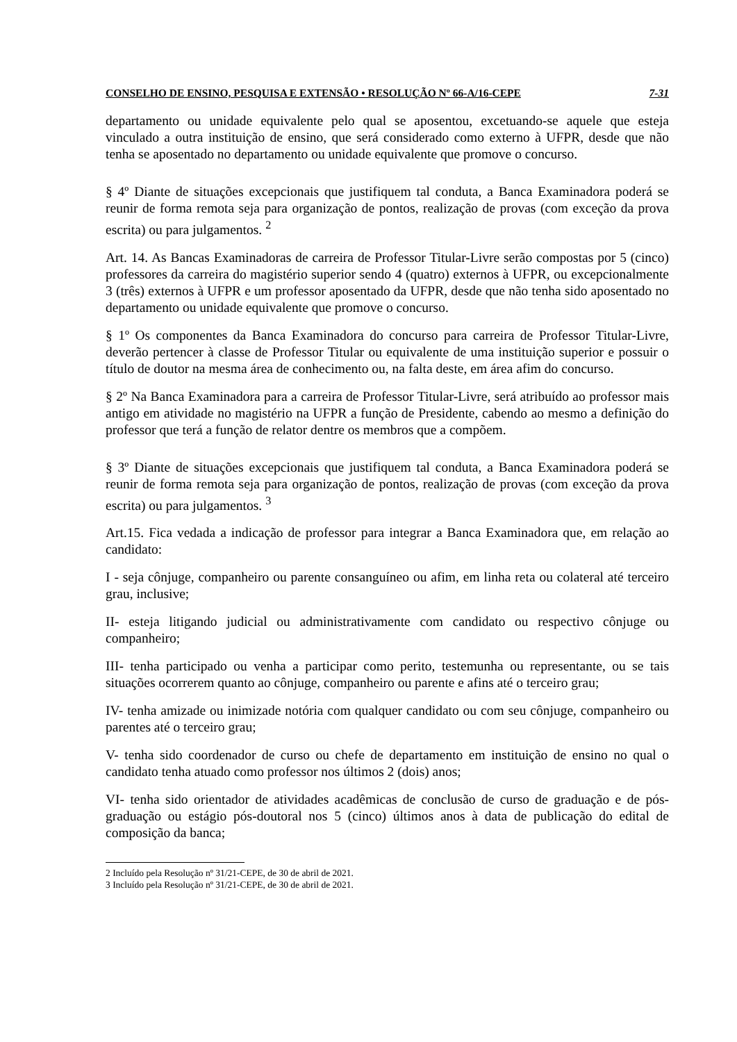CONSELHO DE ENSINO, PESQUISA E EXTENSÃO • RESOLUÇÃO Nº 66-A/16-CEPE 7-31
departamento ou unidade equivalente pelo qual se aposentou, excetuando-se aquele que esteja vinculado a outra instituição de ensino, que será considerado como externo à UFPR, desde que não tenha se aposentado no departamento ou unidade equivalente que promove o concurso.
§ 4º Diante de situações excepcionais que justifiquem tal conduta, a Banca Examinadora poderá se reunir de forma remota seja para organização de pontos, realização de provas (com exceção da prova escrita) ou para julgamentos. <sup>2</sup>
Art. 14. As Bancas Examinadoras de carreira de Professor Titular-Livre serão compostas por 5 (cinco) professores da carreira do magistério superior sendo 4 (quatro) externos à UFPR, ou excepcionalmente 3 (três) externos à UFPR e um professor aposentado da UFPR, desde que não tenha sido aposentado no departamento ou unidade equivalente que promove o concurso.
§ 1º Os componentes da Banca Examinadora do concurso para carreira de Professor Titular-Livre, deverão pertencer à classe de Professor Titular ou equivalente de uma instituição superior e possuir o título de doutor na mesma área de conhecimento ou, na falta deste, em área afim do concurso.
§ 2º Na Banca Examinadora para a carreira de Professor Titular-Livre, será atribuído ao professor mais antigo em atividade no magistério na UFPR a função de Presidente, cabendo ao mesmo a definição do professor que terá a função de relator dentre os membros que a compõem.
§ 3º Diante de situações excepcionais que justifiquem tal conduta, a Banca Examinadora poderá se reunir de forma remota seja para organização de pontos, realização de provas (com exceção da prova escrita) ou para julgamentos. <sup>3</sup>
Art.15. Fica vedada a indicação de professor para integrar a Banca Examinadora que, em relação ao candidato:
I - seja cônjuge, companheiro ou parente consanguíneo ou afim, em linha reta ou colateral até terceiro grau, inclusive;
II- esteja litigando judicial ou administrativamente com candidato ou respectivo cônjuge ou companheiro;
III- tenha participado ou venha a participar como perito, testemunha ou representante, ou se tais situações ocorrerem quanto ao cônjuge, companheiro ou parente e afins até o terceiro grau;
IV- tenha amizade ou inimizade notória com qualquer candidato ou com seu cônjuge, companheiro ou parentes até o terceiro grau;
V- tenha sido coordenador de curso ou chefe de departamento em instituição de ensino no qual o candidato tenha atuado como professor nos últimos 2 (dois) anos;
VI- tenha sido orientador de atividades acadêmicas de conclusão de curso de graduação e de pós-graduação ou estágio pós-doutoral nos 5 (cinco) últimos anos à data de publicação do edital de composição da banca;
2 Incluído pela Resolução nº 31/21-CEPE, de 30 de abril de 2021.
3 Incluído pela Resolução nº 31/21-CEPE, de 30 de abril de 2021.